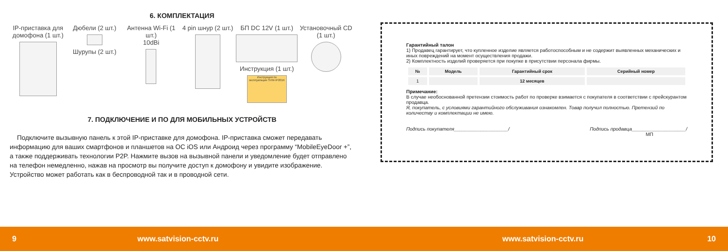6. КОМПЛЕКТАЦИЯ
IP-приставка для домофона (1 шт.)
Дюбели (2 шт.)
Шурупы (2 шт.)
Антенна Wi-Fi (1 шт.)
10dBi
4 pin шнур (2 шт.) БП DC 12V (1 шт.)
Инструкция (1 шт.)
Инструкция по эксплуатации SVM-IP201K
Установочный CD (1 шт.)
7. ПОДКЛЮЧЕНИЕ И ПО ДЛЯ МОБИЛЬНЫХ УСТРОЙСТВ
Подключите вызывную панель к этой IP-приставке для домофона. IP-приставка сможет передавать информацию для ваших смартфонов и планшетов на ОС iOS или Андроид через программу “MobileEyeDoor +”, а также поддерживать технологии P2P. Нажмите вызов на вызывной панели и уведомление будет отправлено на телефон немедленно, нажав на просмотр вы получите доступ к домофону и увидите изображение. Устройство может работать как в беспроводной так и в проводной сети.
Гарантийный талон
1) Продавец гарантирует, что купленное изделие является работоспособным и не содержит выявленных механических и иных повреждений на момент осуществления продажи.
2) Комплектность изделий проверяется при покупке в присутствии персонала фирмы.
| № | Модель | Гарантийный срок | Серийный номер |
| --- | --- | --- | --- |
| 1 | | 12 месяцев | |
Примечание:
В случае необоснованной претензии стоимость работ по проверке взимается с покупателя в соответствии с прейскурантом продавца.
Я, покупатель, с условиями гарантийного обслуживания ознакомлен. Товар получил полностью. Претензий по количеству и комплектации не имею.
Подпись покупателя____________________/ Подпись продавца____________________/
МП
9 www.satvision-cctv.ru www.satvision-cctv.ru 10